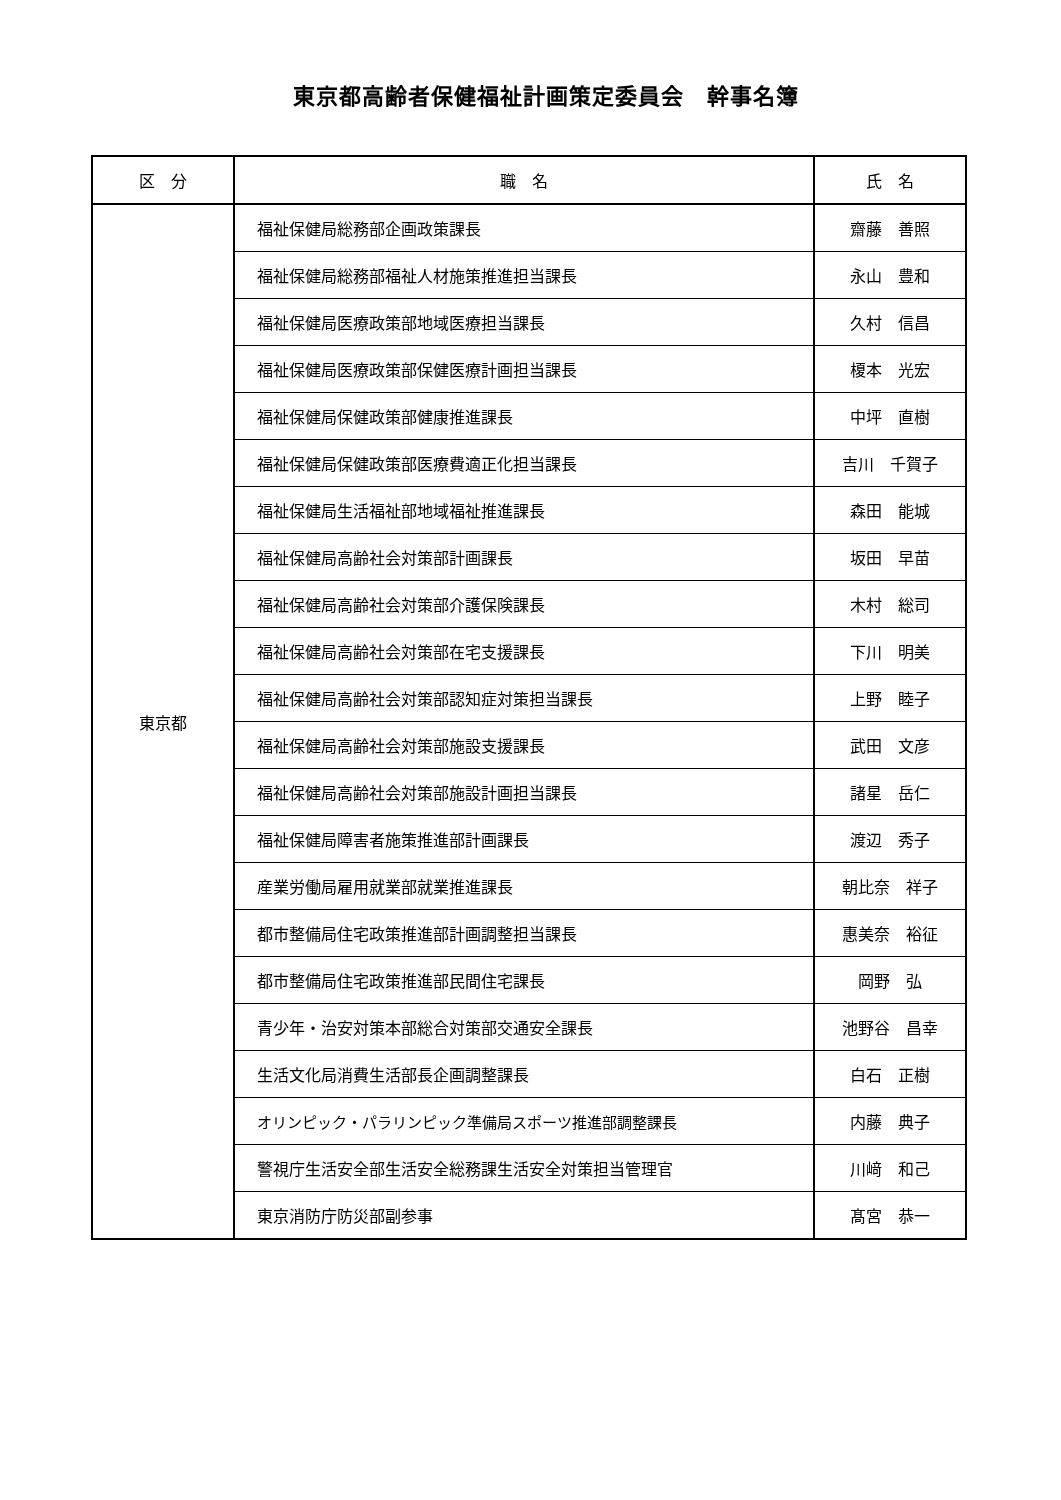東京都高齢者保健福祉計画策定委員会　幹事名簿
| 区 分 | 職 名 | 氏 名 |
| --- | --- | --- |
| 東京都 | 福祉保健局総務部企画政策課長 | 齋藤 善照 |
| | 福祉保健局総務部福祉人材施策推進担当課長 | 永山 豊和 |
| | 福祉保健局医療政策部地域医療担当課長 | 久村 信昌 |
| | 福祉保健局医療政策部保健医療計画担当課長 | 榎本 光宏 |
| | 福祉保健局保健政策部健康推進課長 | 中坪 直樹 |
| | 福祉保健局保健政策部医療費適正化担当課長 | 吉川 千賀子 |
| | 福祉保健局生活福祉部地域福祉推進課長 | 森田 能城 |
| | 福祉保健局高齢社会対策部計画課長 | 坂田 早苗 |
| | 福祉保健局高齢社会対策部介護保険課長 | 木村 総司 |
| | 福祉保健局高齢社会対策部在宅支援課長 | 下川 明美 |
| | 福祉保健局高齢社会対策部認知症対策担当課長 | 上野 睦子 |
| | 福祉保健局高齢社会対策部施設支援課長 | 武田 文彦 |
| | 福祉保健局高齢社会対策部施設計画担当課長 | 諸星 岳仁 |
| | 福祉保健局障害者施策推進部計画課長 | 渡辺 秀子 |
| | 産業労働局雇用就業部就業推進課長 | 朝比奈 祥子 |
| | 都市整備局住宅政策推進部計画調整担当課長 | 惠美奈 裕征 |
| | 都市整備局住宅政策推進部民間住宅課長 | 岡野 弘 |
| | 青少年・治安対策本部総合対策部交通安全課長 | 池野谷 昌幸 |
| | 生活文化局消費生活部長企画調整課長 | 白石 正樹 |
| | オリンピック・パラリンピック準備局スポーツ推進部調整課長 | 内藤 典子 |
| | 警視庁生活安全部生活安全総務課生活安全対策担当管理官 | 川﨑 和己 |
| | 東京消防庁防災部副参事 | 髙宮 恭一 |